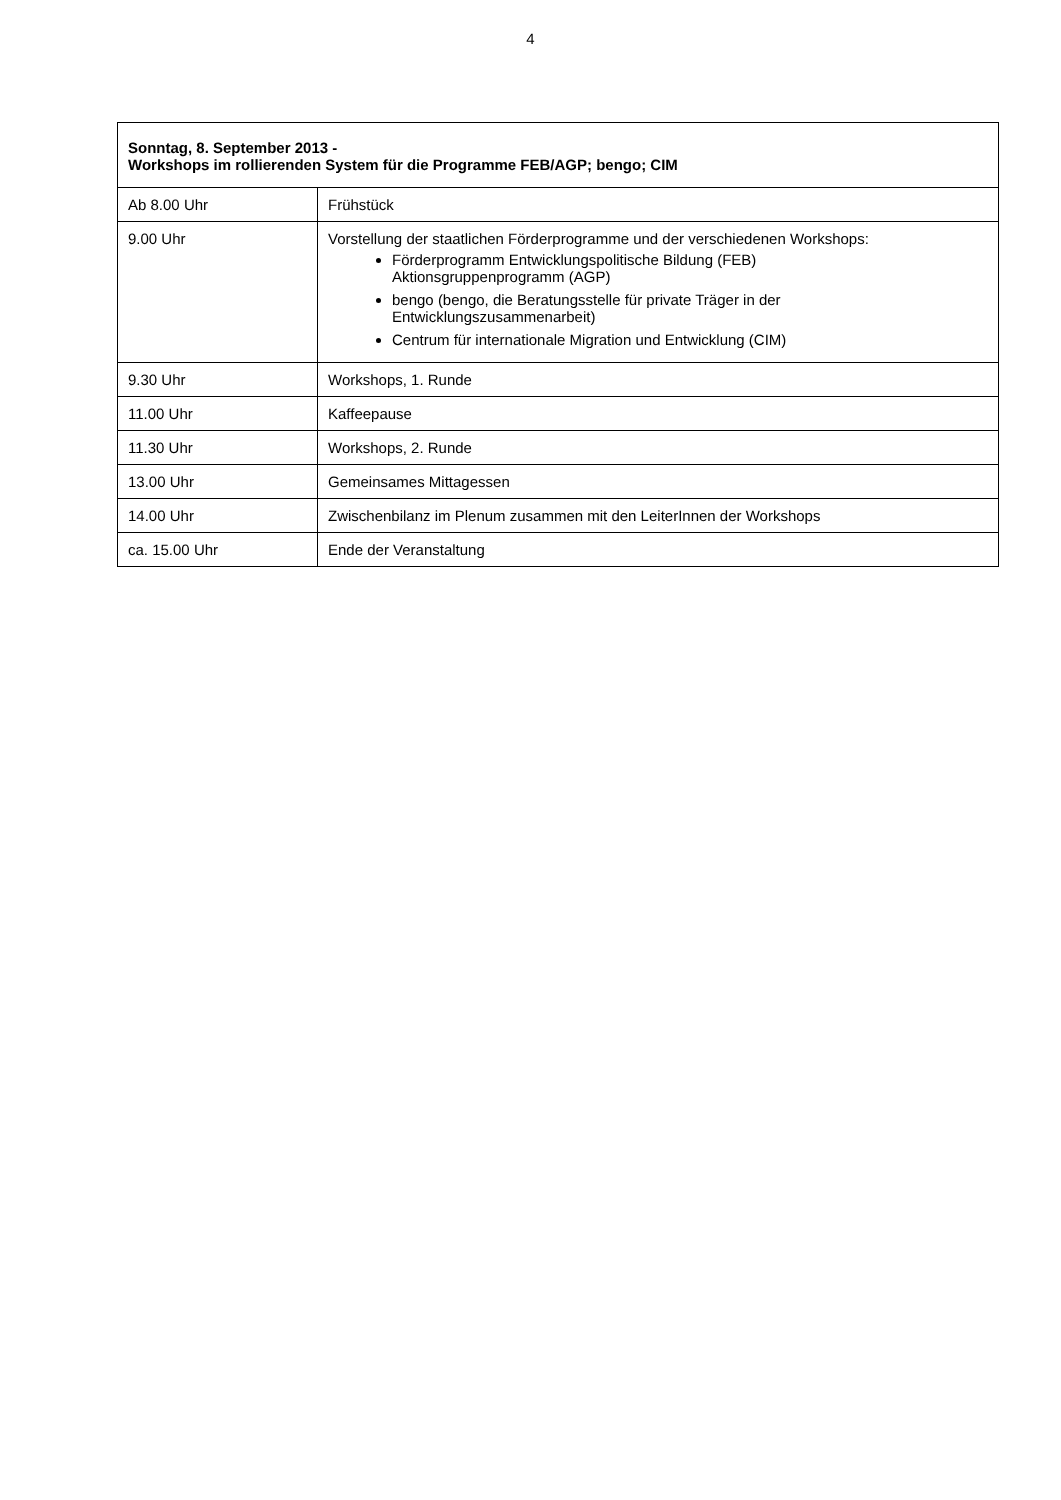4
| Sonntag, 8. September 2013 - Workshops im rollierenden System für die Programme FEB/AGP; bengo; CIM | |
| --- | --- |
| Ab 8.00 Uhr | Frühstück |
| 9.00 Uhr | Vorstellung der staatlichen Förderprogramme und der verschiedenen Workshops: Förderprogramm Entwicklungspolitische Bildung (FEB) Aktionsgruppenprogramm (AGP) bengo (bengo, die Beratungsstelle für private Träger in der Entwicklungszusammenarbeit) Centrum für internationale Migration und Entwicklung (CIM) |
| 9.30 Uhr | Workshops, 1. Runde |
| 11.00 Uhr | Kaffeepause |
| 11.30 Uhr | Workshops, 2. Runde |
| 13.00 Uhr | Gemeinsames Mittagessen |
| 14.00 Uhr | Zwischenbilanz im Plenum zusammen mit den LeiterInnen der Workshops |
| ca. 15.00 Uhr | Ende der Veranstaltung |